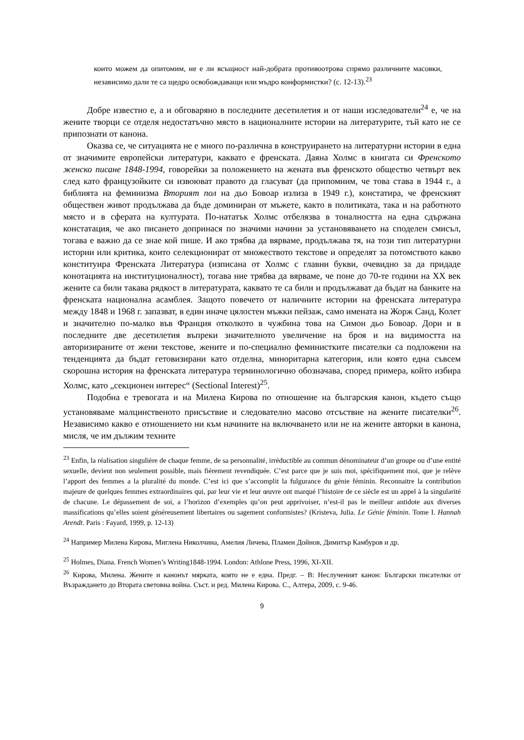които можем да опитомим, не е ли всъщност най-добрата противоотрова спрямо различните масовки, независимо дали те са щедро освобождаващи или мъдро конформистки? (с. 12-13).<sup>23</sup>
Добре известно е, а и обговаряно в последните десетилетия и от наши изследователи<sup>24</sup> е, че на жените творци се отделя недостатъчно място в националните истории на литературите, тъй като не се припознати от канона.
Оказва се, че ситуацията не е много по-различна в конструирането на литературни истории в една от значимите европейски литератури, каквато е френската. Даяна Холмс в книгата си Френското женско писане 1848-1994, говорейки за положението на жената във френското общество четвърт век след като французойките си извоюват правото да гласуват (да припомним, че това става в 1944 г., а библията на феминизма Вторият пол на дьо Бовоар излиза в 1949 г.), констатира, че френският обществен живот продължава да бъде доминиран от мъжете, както в политиката, така и на работното място и в сферата на културата. По-нататък Холмс отбелязва в тоналността на една сдържана констатация, че ако писането допринася по значими начини за установяването на споделен смисъл, тогава е важно да се знае кой пише. И ако трябва да вярваме, продължава тя, на този тип литературни истории или критика, които селекционират от множеството текстове и определят за потомството какво конституира Френската Литература (изписана от Холмс с главни букви, очевидно за да придаде конотацията на институционалност), тогава ние трябва да вярваме, че поне до 70-те години на ХХ век жените са били такава рядкост в литературата, каквато те са били и продължават да бъдат на банките на френската национална асамблея. Защото повечето от наличните истории на френската литература между 1848 и 1968 г. запазват, в един иначе цялостен мъжки пейзаж, само имената на Жорж Санд, Колет и значително по-малко във Франция отколкото в чужбина това на Симон дьо Бовоар. Дори и в последните две десетилетия въпреки значителното увеличение на броя и на видимостта на авторизираните от жени текстове, жените и по-специално феминистките писателки са подложени на тенденцията да бъдат гетовизирани като отделна, миноритарна категория, или която една съвсем скорошна история на френската литература терминологично обозначава, според примера, който избира Холмс, като „секционен интерес“ (Sectional Interest)<sup>25</sup>.
Подобна е тревогата и на Милена Кирова по отношение на българския канон, където също установяваме малцинственото присъствие и следователно масово отсъствие на жените писателки<sup>26</sup>. Независимо какво е отношението ни към начините на включването или не на жените авторки в канона, мисля, че им дължим техните
<sup>23</sup> Enfin, la réalisation singulière de chaque femme, de sa personnalité, irréductible au commun dénominateur d’un groupe ou d’une entité sexuelle, devient non seulement possible, mais fièrement revendiquée. C’est parce que je suis moi, spécifiquement moi, que je relève l’apport des femmes a la pluralité du monde. C’est ici que s’accomplit la fulgurance du génie féminin. Reconnaitre la contribution majeure de quelques femmes extraordinaires qui, par leur vie et leur œuvre ont marqué l’histoire de ce siècle est un appel à la singularité de chacune. Le dépassement de soi, a l’horizon d’exemples qu’on peut apprivoiser, n’est-il pas le meilleur antidote aux diverses massifications qu’elles soient généreusement libertaires ou sagement conformistes? (Kristeva, Julia. Le Génie féminin. Tome I. Hannah Arendt. Paris : Fayard, 1999, р. 12-13)
<sup>24</sup> Например Милена Кирова, Миглена Николчина, Амелия Личева, Пламен Дойнов, Димитър Камбуров и др.
<sup>25</sup> Holmes, Diana. French Women’s Writing1848-1994. London: Athlone Press, 1996, XI-XII.
<sup>26</sup> Кирова, Милена. Жените и канонът мярката, която не е една. Предг. – В: Неслученият канон: Български писателки от Възраждането до Втората световна война. Съст. и ред. Милена Кирова. С., Алтера, 2009, с. 9-46.
9